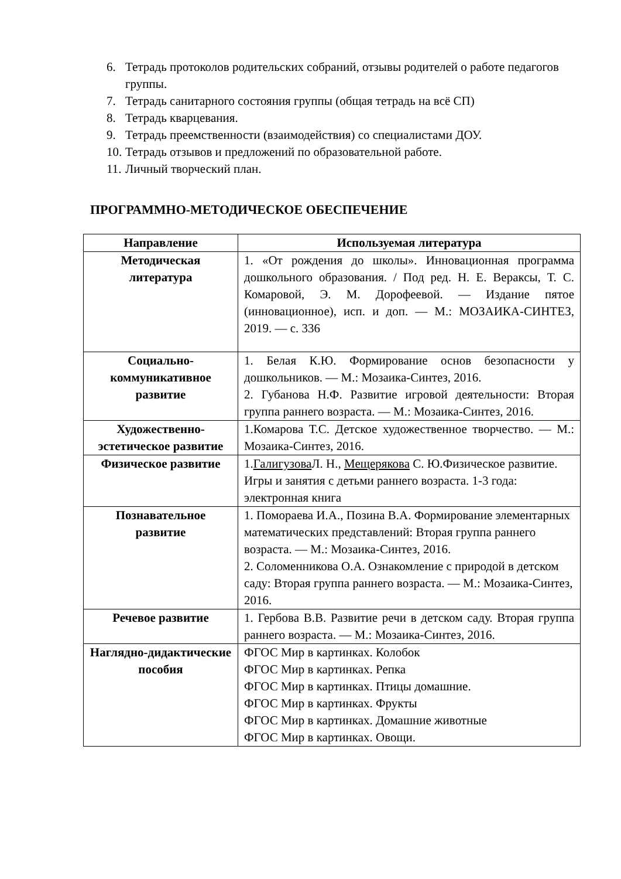6. Тетрадь протоколов родительских собраний, отзывы родителей о работе педагогов группы.
7. Тетрадь санитарного состояния группы (общая тетрадь на всё СП)
8. Тетрадь кварцевания.
9. Тетрадь преемственности (взаимодействия) со специалистами ДОУ.
10. Тетрадь отзывов и предложений по образовательной работе.
11. Личный творческий план.
ПРОГРАММНО-МЕТОДИЧЕСКОЕ ОБЕСПЕЧЕНИЕ
| Направление | Используемая литература |
| --- | --- |
| Методическая литература | 1. «От рождения до школы». Инновационная программа дошкольного образования. / Под ред. Н. Е. Вераксы, Т. С. Комаровой, Э. М. Дорофеевой. — Издание пятое (инновационное), исп. и доп. — М.: МОЗАИКА-СИНТЕЗ, 2019. — с. 336 |
| Социально-коммуникативное развитие | 1. Белая К.Ю. Формирование основ безопасности у дошкольников. — М.: Мозаика-Синтез, 2016. 2. Губанова Н.Ф. Развитие игровой деятельности: Вторая группа раннего возраста. — М.: Мозаика-Синтез, 2016. |
| Художественно-эстетическое развитие | 1.Комарова Т.С. Детское художественное творчество. — М.: Мозаика-Синтез, 2016. |
| Физическое развитие | 1. Галигузова Л. Н., Мещерякова С. Ю.Физическое развитие. Игры и занятия с детьми раннего возраста. 1-3 года: электронная книга |
| Познавательное развитие | 1. Помораева И.А., Позина В.А. Формирование элементарных математических представлений: Вторая группа раннего возраста. — М.: Мозаика-Синтез, 2016. 2. Соломенникова О.А. Ознакомление с природой в детском саду: Вторая группа раннего возраста. — М.: Мозаика-Синтез, 2016. |
| Речевое развитие | 1. Гербова В.В. Развитие речи в детском саду. Вторая группа раннего возраста. — М.: Мозаика-Синтез, 2016. |
| Наглядно-дидактические пособия | ФГОС Мир в картинках. Колобок ФГОС Мир в картинках. Репка ФГОС Мир в картинках. Птицы домашние. ФГОС Мир в картинках. Фрукты ФГОС Мир в картинках. Домашние животные ФГОС Мир в картинках. Овощи. |